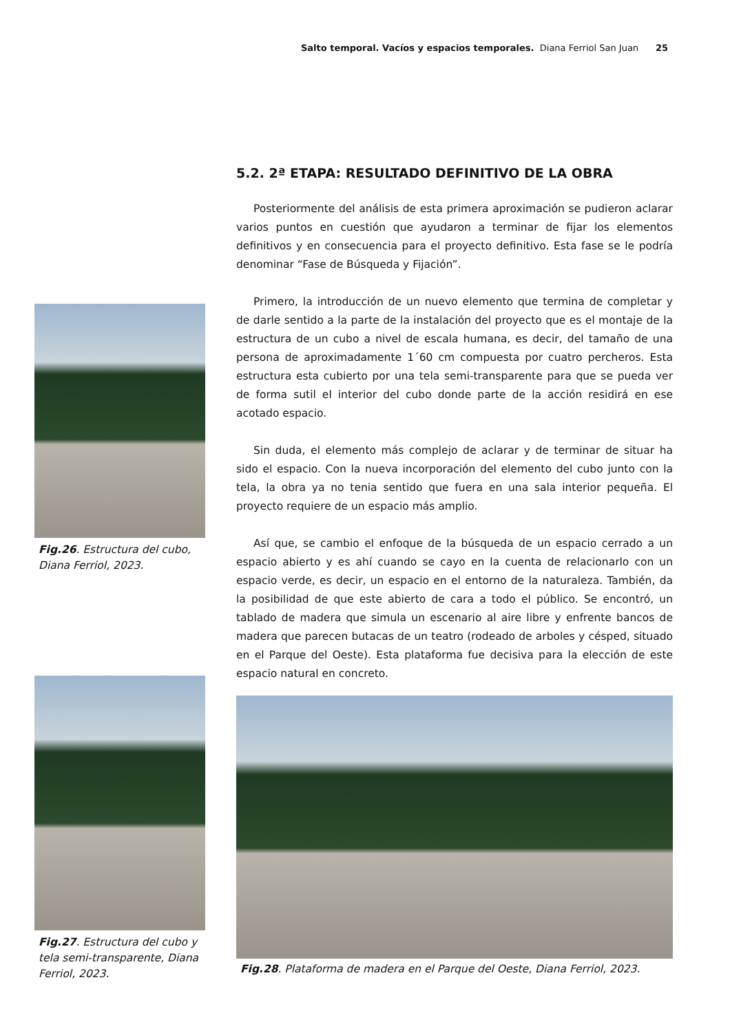Salto temporal. Vacíos y espacios temporales. Diana Ferriol San Juan 25
Fig.26. Estructura del cubo, Diana Ferriol, 2023.
Fig.27. Estructura del cubo y tela semi-transparente, Diana Ferriol, 2023.
5.2. 2ª ETAPA: RESULTADO DEFINITIVO DE LA OBRA
Posteriormente del análisis de esta primera aproximación se pudieron aclarar varios puntos en cuestión que ayudaron a terminar de fijar los elementos definitivos y en consecuencia para el proyecto definitivo. Esta fase se le podría denominar “Fase de Búsqueda y Fijación”.
Primero, la introducción de un nuevo elemento que termina de completar y de darle sentido a la parte de la instalación del proyecto que es el montaje de la estructura de un cubo a nivel de escala humana, es decir, del tamaño de una persona de aproximadamente 1´60 cm compuesta por cuatro percheros. Esta estructura esta cubierto por una tela semi-transparente para que se pueda ver de forma sutil el interior del cubo donde parte de la acción residirá en ese acotado espacio.
Sin duda, el elemento más complejo de aclarar y de terminar de situar ha sido el espacio. Con la nueva incorporación del elemento del cubo junto con la tela, la obra ya no tenia sentido que fuera en una sala interior pequeña. El proyecto requiere de un espacio más amplio.
Así que, se cambio el enfoque de la búsqueda de un espacio cerrado a un espacio abierto y es ahí cuando se cayo en la cuenta de relacionarlo con un espacio verde, es decir, un espacio en el entorno de la naturaleza. También, da la posibilidad de que este abierto de cara a todo el público. Se encontró, un tablado de madera que simula un escenario al aire libre y enfrente bancos de madera que parecen butacas de un teatro (rodeado de arboles y césped, situado en el Parque del Oeste). Esta plataforma fue decisiva para la elección de este espacio natural en concreto.
Fig.28. Plataforma de madera en el Parque del Oeste, Diana Ferriol, 2023.